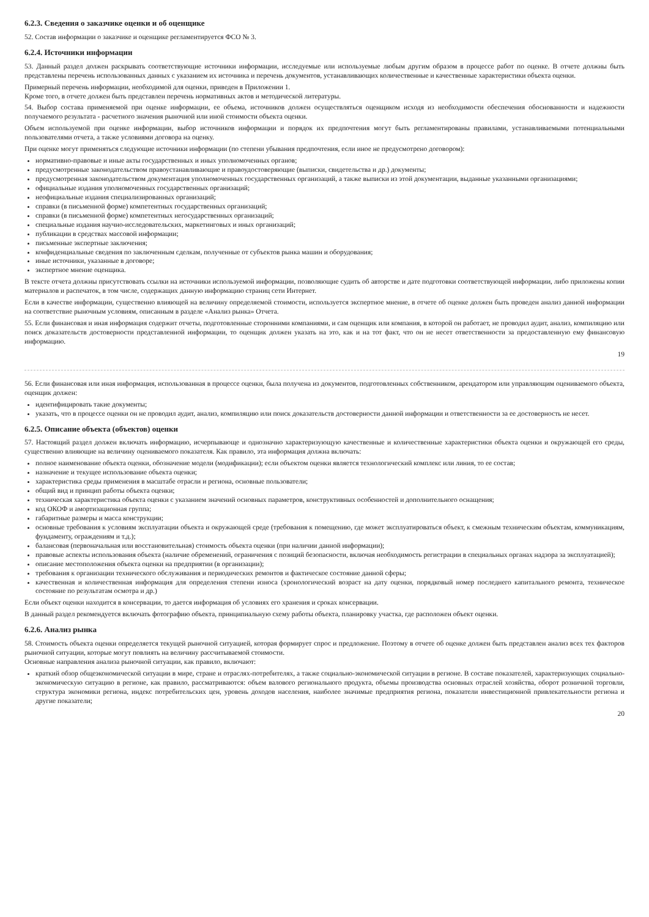6.2.3. Сведения о заказчике оценки и об оценщике
52. Состав информации о заказчике и оценщике регламентируется ФСО № 3.
6.2.4. Источники информации
53. Данный раздел должен раскрывать соответствующие источники информации, исследуемые или используемые любым другим образом в процессе работ по оценке. В отчете должны быть представлены перечень использованных данных с указанием их источника и перечень документов, устанавливающих количественные и качественные характеристики объекта оценки.
Примерный перечень информации, необходимой для оценки, приведен в Приложении 1.
Кроме того, в отчете должен быть представлен перечень нормативных актов и методической литературы.
54. Выбор состава применяемой при оценке информации, ее объема, источников должен осуществляться оценщиком исходя из необходимости обеспечения обоснованности и надежности получаемого результата - расчетного значения рыночной или иной стоимости объекта оценки.
Объем используемой при оценке информации, выбор источников информации и порядок их предпочтения могут быть регламентированы правилами, устанавливаемыми потенциальными пользователями отчета, а также условиями договора на оценку.
При оценке могут применяться следующие источники информации (по степени убывания предпочтения, если иное не предусмотрено договором):
нормативно-правовые и иные акты государственных и иных уполномоченных органов;
предусмотренные законодательством правоустанавливающие и правоудостоверяющие (выписки, свидетельства и др.) документы;
предусмотренная законодательством документация уполномоченных государственных организаций, а также выписки из этой документации, выданные указанными организациями;
официальные издания уполномоченных государственных организаций;
неофициальные издания специализированных организаций;
справки (в письменной форме) компетентных государственных организаций;
справки (в письменной форме) компетентных негосударственных организаций;
специальные издания научно-исследовательских, маркетинговых и иных организаций;
публикации в средствах массовой информации;
письменные экспертные заключения;
конфиденциальные сведения по заключенным сделкам, полученные от субъектов рынка машин и оборудования;
иные источники, указанные в договоре;
экспертное мнение оценщика.
В тексте отчета должны присутствовать ссылки на источники используемой информации, позволяющие судить об авторстве и дате подготовки соответствующей информации, либо приложены копии материалов и распечаток, в том числе, содержащих данную информацию страниц сети Интернет.
Если в качестве информации, существенно влияющей на величину определяемой стоимости, используется экспертное мнение, в отчете об оценке должен быть проведен анализ данной информации на соответствие рыночным условиям, описанным в разделе «Анализ рынка» Отчета.
55. Если финансовая и иная информация содержит отчеты, подготовленные сторонними компаниями, и сам оценщик или компания, в которой он работает, не проводил аудит, анализ, компиляцию или поиск доказательств достоверности представленной информации, то оценщик должен указать на это, как и на тот факт, что он не несет ответственности за предоставленную ему финансовую информацию.
19
56. Если финансовая или иная информация, использованная в процессе оценки, была получена из документов, подготовленных собственником, арендатором или управляющим оцениваемого объекта, оценщик должен:
идентифицировать такие документы;
указать, что в процессе оценки он не проводил аудит, анализ, компиляцию или поиск доказательств достоверности данной информации и ответственности за ее достоверность не несет.
6.2.5. Описание объекта (объектов) оценки
57. Настоящий раздел должен включать информацию, исчерпывающе и однозначно характеризующую качественные и количественные характеристики объекта оценки и окружающей его среды, существенно влияющие на величину оцениваемого показателя. Как правило, эта информация должна включать:
полное наименование объекта оценки, обозначение модели (модификации); если объектом оценки является технологический комплекс или линия, то ее состав;
назначение и текущее использование объекта оценки;
характеристика среды применения в масштабе отрасли и региона, основные пользователи;
общий вид и принцип работы объекта оценки;
техническая характеристика объекта оценки с указанием значений основных параметров, конструктивных особенностей и дополнительного оснащения;
код ОКОФ и амортизационная группа;
габаритные размеры и масса конструкции;
основные требования к условиям эксплуатации объекта и окружающей среде (требования к помещению, где может эксплуатироваться объект, к смежным техническим объектам, коммуникациям, фундаменту, ограждениям и т.д.);
балансовая (первоначальная или восстановительная) стоимость объекта оценки (при наличии данной информации);
правовые аспекты использования объекта (наличие обременений, ограничения с позиций безопасности, включая необходимость регистрации в специальных органах надзора за эксплуатацией);
описание местоположения объекта оценки на предприятии (в организации);
требования к организации технического обслуживания и периодических ремонтов и фактическое состояние данной сферы;
качественная и количественная информация для определения степени износа (хронологический возраст на дату оценки, порядковый номер последнего капитального ремонта, техническое состояние по результатам осмотра и др.)
Если объект оценки находится в консервации, то дается информация об условиях его хранения и сроках консервации.
В данный раздел рекомендуется включать фотографию объекта, принципиальную схему работы объекта, планировку участка, где расположен объект оценки.
6.2.6. Анализ рынка
58. Стоимость объекта оценки определяется текущей рыночной ситуацией, которая формирует спрос и предложение. Поэтому в отчете об оценке должен быть представлен анализ всех тех факторов рыночной ситуации, которые могут повлиять на величину рассчитываемой стоимости.
Основные направления анализа рыночной ситуации, как правило, включают:
краткий обзор общеэкономической ситуации в мире, стране и отраслях-потребителях, а также социально-экономической ситуации в регионе. В составе показателей, характеризующих социально-экономическую ситуацию в регионе, как правило, рассматриваются: объем валового регионального продукта, объемы производства основных отраслей хозяйства, оборот розничной торговли, структура экономики региона, индекс потребительских цен, уровень доходов населения, наиболее значимые предприятия региона, показатели инвестиционной привлекательности региона и другие показатели;
20